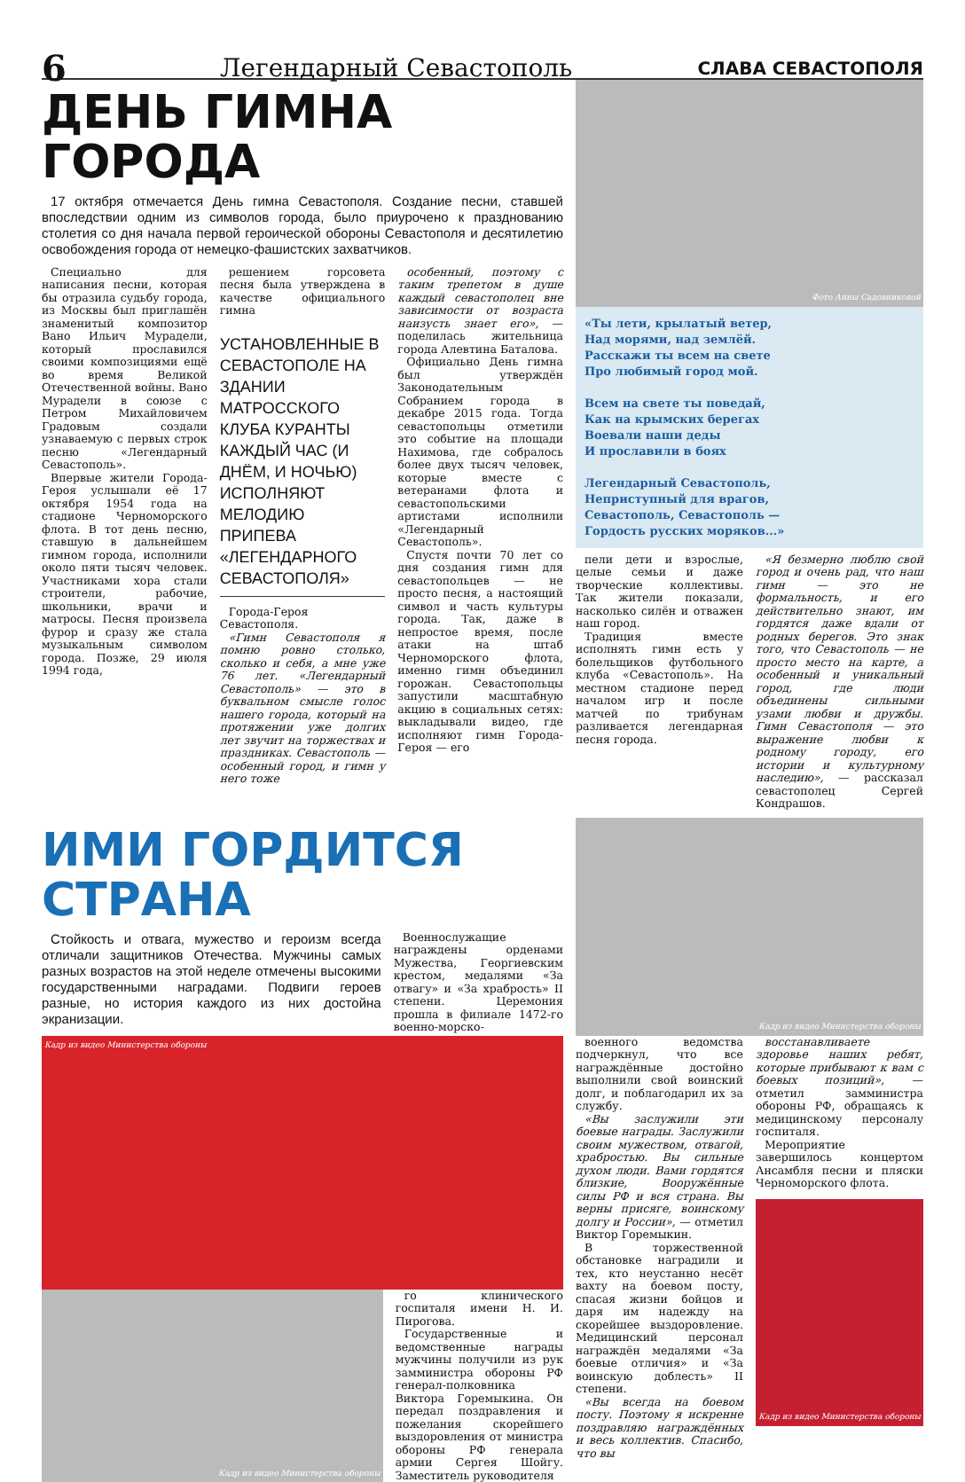6
Легендарный Севастополь
СЛАВА СЕВАСТОПОЛЯ
ДЕНЬ ГИМНА ГОРОДА
17 октября отмечается День гимна Севастополя. Создание песни, ставшей впоследствии одним из символов города, было приурочено к празднованию столетия со дня начала первой героической обороны Севастополя и десятилетию освобождения города от немецко-фашистских захватчиков.
Специально для написания песни, которая бы отразила судьбу города, из Москвы был приглашён знаменитый композитор Вано Ильич Мурадели, который прославился своими композициями ещё во время Великой Отечественной войны. Вано Мурадели в союзе с Петром Михайловичем Градовым создали узнаваемую с первых строк песню «Легендарный Севастополь».
Впервые жители Города-Героя услышали её 17 октября 1954 года на стадионе Черноморского флота. В тот день песню, ставшую в дальнейшем гимном города, исполнили около пяти тысяч человек. Участниками хора стали строители, рабочие, школьники, врачи и матросы. Песня произвела фурор и сразу же стала музыкальным символом города. Позже, 29 июля 1994 года,
решением горсовета песня была утверждена в качестве официального гимна
УСТАНОВЛЕННЫЕ В СЕВАСТОПОЛЕ НА ЗДАНИИ МАТРОССКОГО КЛУБА КУРАНТЫ КАЖДЫЙ ЧАС (И ДНЁМ, И НОЧЬЮ) ИСПОЛНЯЮТ МЕЛОДИЮ ПРИПЕВА «ЛЕГЕНДАРНОГО СЕВАСТОПОЛЯ»
Города-Героя Севастополя.
«Гимн Севастополя я помню ровно столько, сколько и себя, а мне уже 76 лет. «Легендарный Севастополь» — это в буквальном смысле голос нашего города, который на протяжении уже долгих лет звучит на торжествах и праздниках. Севастополь — особенный город, и гимн у него тоже
особенный, поэтому с таким трепетом в душе каждый севастополец вне зависимости от возраста наизусть знает его», — поделилась жительница города Алевтина Баталова.
Официально День гимна был утверждён Законодательным Собранием города в декабре 2015 года. Тогда севастопольцы отметили это событие на площади Нахимова, где собралось более двух тысяч человек, которые вместе с ветеранами флота и севастопольскими артистами исполнили «Легендарный Севастополь».
Спустя почти 70 лет со дня создания гимн для севастопольцев — не просто песня, а настоящий символ и часть культуры города. Так, даже в непростое время, после атаки на штаб Черноморского флота, именно гимн объединил горожан. Севастопольцы запустили масштабную акцию в социальных сетях: выкладывали видео, где исполняют гимн Города-Героя — его
Фото Анны Садовниковой
«Ты лети, крылатый ветер,
Над морями, над землёй.
Расскажи ты всем на свете
Про любимый город мой.
Всем на свете ты поведай,
Как на крымских берегах
Воевали наши деды
И прославили в боях
Легендарный Севастополь,
Неприступный для врагов,
Севастополь, Севастополь —
Гордость русских моряков...»
пели дети и взрослые, целые семьи и даже творческие коллективы. Так жители показали, насколько силён и отважен наш город.
Традиция вместе исполнять гимн есть у болельщиков футбольного клуба «Севастополь». На местном стадионе перед началом игр и после матчей по трибунам разливается легендарная песня города.
«Я безмерно люблю свой город и очень рад, что наш гимн — это не формальность, и его действительно знают, им гордятся даже вдали от родных берегов. Это знак того, что Севастополь — не просто место на карте, а особенный и уникальный город, где люди объединены сильными узами любви и дружбы. Гимн Севастополя — это выражение любви к родному городу, его истории и культурному наследию», — рассказал севастополец Сергей Кондрашов.
ИМИ ГОРДИТСЯ СТРАНА
Стойкость и отвага, мужество и героизм всегда отличали защитников Отечества. Мужчины самых разных возрастов на этой неделе отмечены высокими государственными наградами. Подвиги героев разные, но история каждого из них достойна экранизации.
Военнослужащие награждены орденами Мужества, Георгиевским крестом, медалями «За отвагу» и «За храбрость» II степени. Церемония прошла в филиале 1472-го военно-морско-
Кадр из видео Министерства обороны
Кадр из видео Министерства обороны
го клинического госпиталя имени Н. И. Пирогова.
Государственные и ведомственные награды мужчины получили из рук замминистра обороны РФ генерал-полковника Виктора Горемыкина. Он передал поздравления и пожелания скорейшего выздоровления от министра обороны РФ генерала армии Сергея Шойгу. Заместитель руководителя
Кадр из видео Министерства обороны
военного ведомства подчеркнул, что все награждённые достойно выполнили свой воинский долг, и поблагодарил их за службу.
«Вы заслужили эти боевые награды. Заслужили своим мужеством, отвагой, храбростью. Вы сильные духом люди. Вами гордятся близкие, Вооружённые силы РФ и вся страна. Вы верны присяге, воинскому долгу и России», — отметил Виктор Горемыкин.
В торжественной обстановке наградили и тех, кто неустанно несёт вахту на боевом посту, спасая жизни бойцов и даря им надежду на скорейшее выздоровление. Медицинский персонал награждён медалями «За боевые отличия» и «За воинскую доблесть» II степени.
«Вы всегда на боевом посту. Поэтому я искренне поздравляю награждённых и весь коллектив. Спасибо, что вы
восстанавливаете здоровье наших ребят, которые прибывают к вам с боевых позиций», — отметил замминистра обороны РФ, обращаясь к медицинскому персоналу госпиталя.
Мероприятие завершилось концертом Ансамбля песни и пляски Черноморского флота.
Кадр из видео Министерства обороны